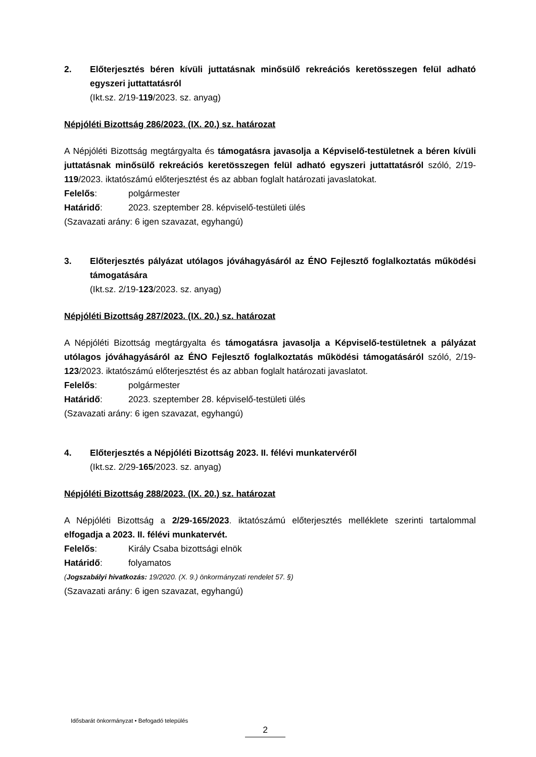2. Előterjesztés béren kívüli juttatásnak minősülő rekreációs keretösszegen felül adható egyszeri juttattatásról
(Ikt.sz. 2/19-119/2023. sz. anyag)
Népjóléti Bizottság 286/2023. (IX. 20.) sz. határozat
A Népjóléti Bizottság megtárgyalta és támogatásra javasolja a Képviselő-testületnek a béren kívüli juttatásnak minősülő rekreációs keretösszegen felül adható egyszeri juttattatásról szóló, 2/19-119/2023. iktatószámú előterjesztést és az abban foglalt határozati javaslatokat.
Felelős: polgármester
Határidő: 2023. szeptember 28. képviselő-testületi ülés
(Szavazati arány: 6 igen szavazat, egyhangú)
3. Előterjesztés pályázat utólagos jóváhagyásáról az ÉNO Fejlesztő foglalkoztatás működési támogatására
(Ikt.sz. 2/19-123/2023. sz. anyag)
Népjóléti Bizottság 287/2023. (IX. 20.) sz. határozat
A Népjóléti Bizottság megtárgyalta és támogatásra javasolja a Képviselő-testületnek a pályázat utólagos jóváhagyásáról az ÉNO Fejlesztő foglalkoztatás működési támogatásáról szóló, 2/19-123/2023. iktatószámú előterjesztést és az abban foglalt határozati javaslatot.
Felelős: polgármester
Határidő: 2023. szeptember 28. képviselő-testületi ülés
(Szavazati arány: 6 igen szavazat, egyhangú)
4. Előterjesztés a Népjóléti Bizottság 2023. II. félévi munkatervéről
(Ikt.sz. 2/29-165/2023. sz. anyag)
Népjóléti Bizottság 288/2023. (IX. 20.) sz. határozat
A Népjóléti Bizottság a 2/29-165/2023. iktatószámú előterjesztés melléklete szerinti tartalommal elfogadja a 2023. II. félévi munkatervét.
Felelős: Király Csaba bizottsági elnök
Határidő: folyamatos
(Jogszabályi hivatkozás: 19/2020. (X. 9.) önkormányzati rendelet 57. §)
(Szavazati arány: 6 igen szavazat, egyhangú)
Idősbarát önkormányzat • Befogadó település
2